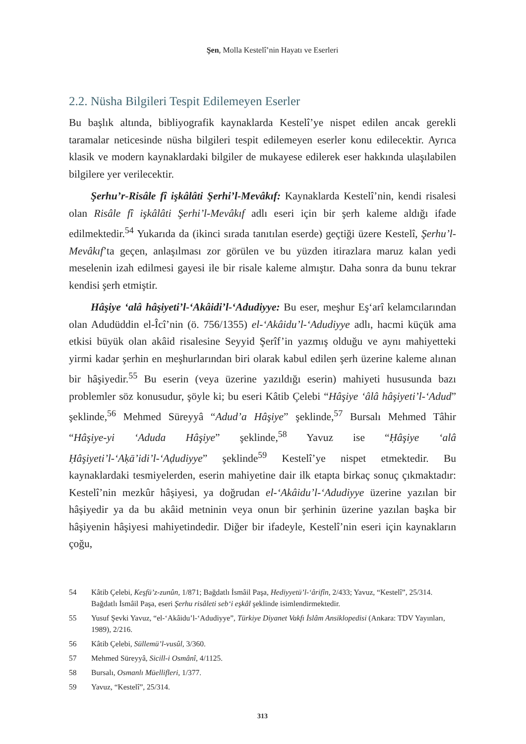Şen, Molla Kestelî’nin Hayatı ve Eserleri
2.2. Nüsha Bilgileri Tespit Edilemeyen Eserler
Bu başlık altında, bibliyografik kaynaklarda Kestelî’ye nispet edilen ancak gerekli taramalar neticesinde nüsha bilgileri tespit edilemeyen eserler konu edilecektir. Ayrıca klasik ve modern kaynaklardaki bilgiler de mukayese edilerek eser hakkında ulaşılabilen bilgilere yer verilecektir.
Şerhu’r-Risâle fî işkâlâti Şerhi’l-Mevâkıf: Kaynaklarda Kestelî’nin, kendi risalesi olan Risâle fî işkâlâti Şerhi’l-Mevâkıf adlı eseri için bir şerh kaleme aldığı ifade edilmektedir.<sup>54</sup> Yukarıda da (ikinci sırada tanıtılan eserde) geçtiği üzere Kestelî, Şerhu’l-Mevâkıf’ta geçen, anlaşılması zor görülen ve bu yüzden itirazlara maruz kalan yedi meselenin izah edilmesi gayesi ile bir risale kaleme almıştır. Daha sonra da bunu tekrar kendisi şerh etmiştir.
Hâşiye ‘alâ hâşiyeti’l-‘Akâidi’l-‘Adudiyye: Bu eser, meşhur Eş‘arî kelamcılarından olan Adudüddin el-Îcî’nin (ö. 756/1355) el-‘Akâidu’l-‘Adudiyye adlı, hacmi küçük ama etkisi büyük olan akâid risalesine Seyyid Şerîf’in yazmış olduğu ve aynı mahiyetteki yirmi kadar şerhin en meşhurlarından biri olarak kabul edilen şerh üzerine kaleme alınan bir hâşiyedir.<sup>55</sup> Bu eserin (veya üzerine yazıldığı eserin) mahiyeti hususunda bazı problemler söz konusudur, şöyle ki; bu eseri Kâtib Çelebi “Hâşiye ‘âlâ hâşiyeti’l-‘Adud” şeklinde,<sup>56</sup> Mehmed Süreyyâ “Adud’a Hâşiye” şeklinde,<sup>57</sup> Bursalı Mehmed Tâhir “Hâşiye-yi ‘Aduda Hâşiye” şeklinde,<sup>58</sup> Yavuz ise “Ḥâşiye ‘alâ Ḥâşiyeti’l-‘Aḳā’idi’l-‘Aḍudiyye” şeklinde<sup>59</sup> Kestelî’ye nispet etmektedir. Bu kaynaklardaki tesmiyelerden, eserin mahiyetine dair ilk etapta birkaç sonuç çıkmaktadır: Kestelî’nin mezkûr hâşiyesi, ya doğrudan el-‘Akâidu’l-‘Adudiyye üzerine yazılan bir hâşiyedir ya da bu akâid metninin veya onun bir şerhinin üzerine yazılan başka bir hâşiyenin hâşiyesi mahiyetindedir. Diğer bir ifadeyle, Kestelî’nin eseri için kaynakların çoğu,
54 Kâtib Çelebi, Keşfü’z-zunûn, 1/871; Bağdatlı İsmâil Paşa, Hediyyetü’l-‘ârifîn, 2/433; Yavuz, “Kestelî”, 25/314. Bağdatlı İsmâil Paşa, eseri Şerhu risâleti seb‘i eşkâl şeklinde isimlendirmektedir.
55 Yusuf Şevki Yavuz, “el-‘Akâidu’l-‘Adudiyye”, Türkiye Diyanet Vakfı İslâm Ansiklopedisi (Ankara: TDV Yayınları, 1989), 2/216.
56 Kâtib Çelebi, Süllemü’l-vusûl, 3/360.
57 Mehmed Süreyyâ, Sicill-i Osmânî, 4/1125.
58 Bursalı, Osmanlı Müellifleri, 1/377.
59 Yavuz, “Kestelî”, 25/314.
313